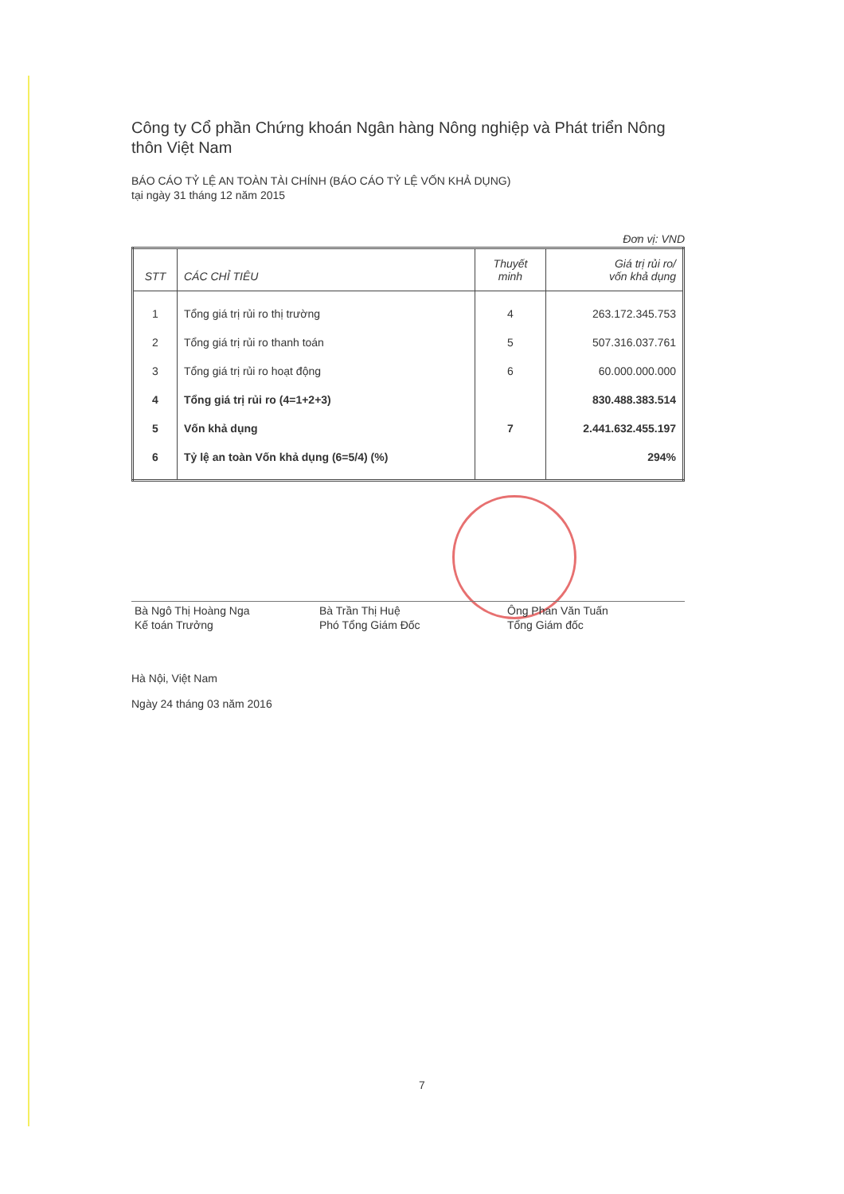Công ty Cổ phần Chứng khoán Ngân hàng Nông nghiệp và Phát triển Nông thôn Việt Nam
BÁO CÁO TỶ LỆ AN TOÀN TÀI CHÍNH (BÁO CÁO TỶ LỆ VỐN KHẢ DỤNG)
tại ngày 31 tháng 12 năm 2015
Đơn vị: VND
| STT | CÁC CHỈ TIÊU | Thuyết minh | Giá trị rủi ro/ vốn khả dụng |
| --- | --- | --- | --- |
| 1 | Tổng giá trị rủi ro thị trường | 4 | 263.172.345.753 |
| 2 | Tổng giá trị rủi ro thanh toán | 5 | 507.316.037.761 |
| 3 | Tổng giá trị rủi ro hoạt động | 6 | 60.000.000.000 |
| 4 | Tổng giá trị rủi ro (4=1+2+3) | | 830.488.383.514 |
| 5 | Vốn khả dụng | 7 | 2.441.632.455.197 |
| 6 | Tỷ lệ an toàn Vốn khả dụng (6=5/4) (%) | | 294% |
Bà Ngô Thị Hoàng Nga
Kế toán Trưởng
Bà Trần Thị Huệ
Phó Tổng Giám Đốc
Ông Phan Văn Tuấn
Tổng Giám đốc
Hà Nội, Việt Nam
Ngày 24 tháng 03 năm 2016
7